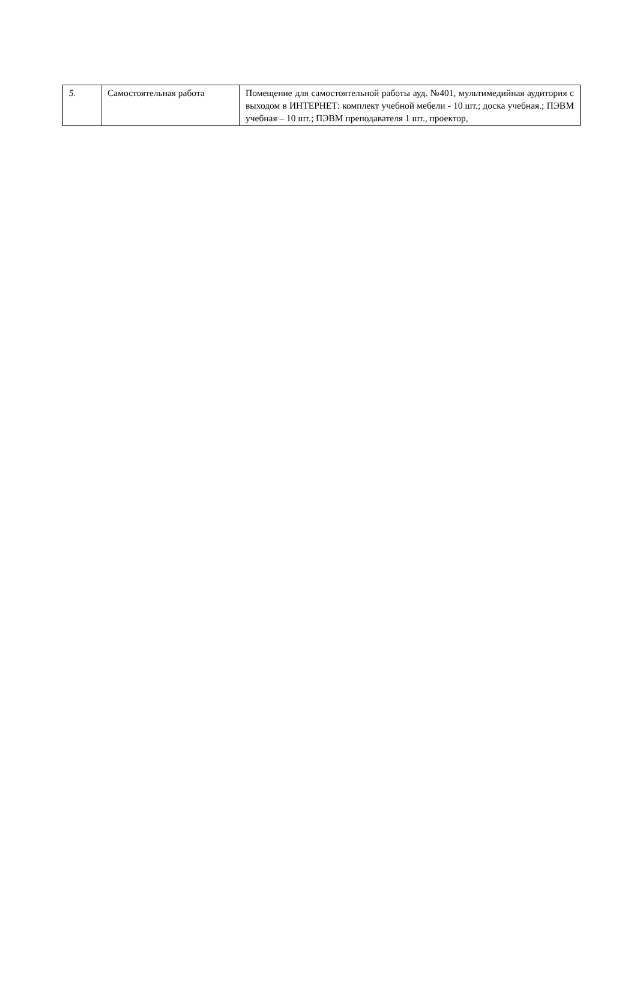| 5. | Самостоятельная работа | Помещение для самостоятельной работы ауд. №401, мультимедийная аудитория с выходом в ИНТЕРНЕТ: комплект учебной мебели - 10 шт.; доска учебная.; ПЭВМ учебная – 10 шт.; ПЭВМ преподавателя 1 шт., проектор, |